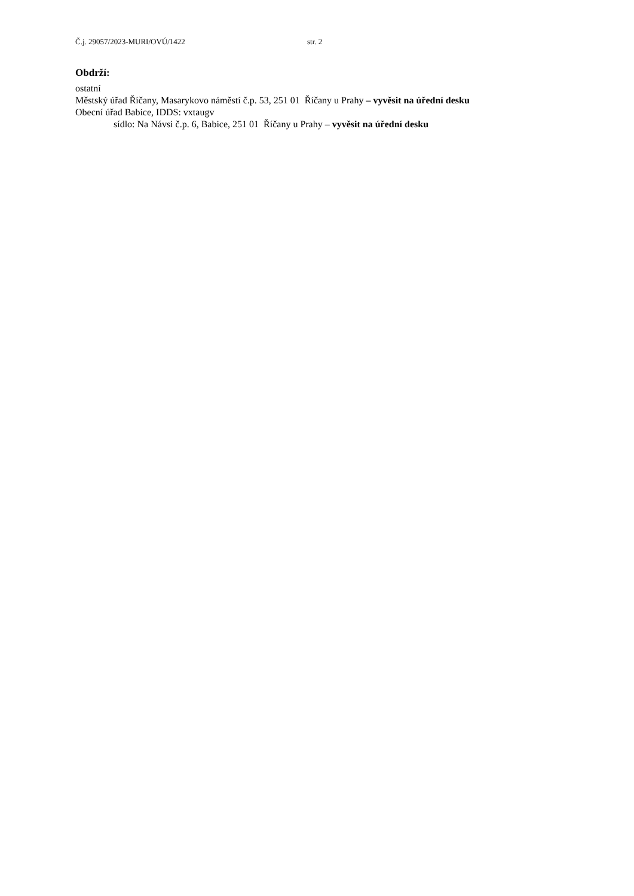Č.j. 29057/2023-MURI/OVÚ/1422 str. 2
Obdrží:
ostatní
Městský úřad Říčany, Masarykovo náměstí č.p. 53, 251 01 Říčany u Prahy – vyvěsit na úřední desku
Obecní úřad Babice, IDDS: vxtaugv
sídlo: Na Návsi č.p. 6, Babice, 251 01 Říčany u Prahy – vyvěsit na úřední desku